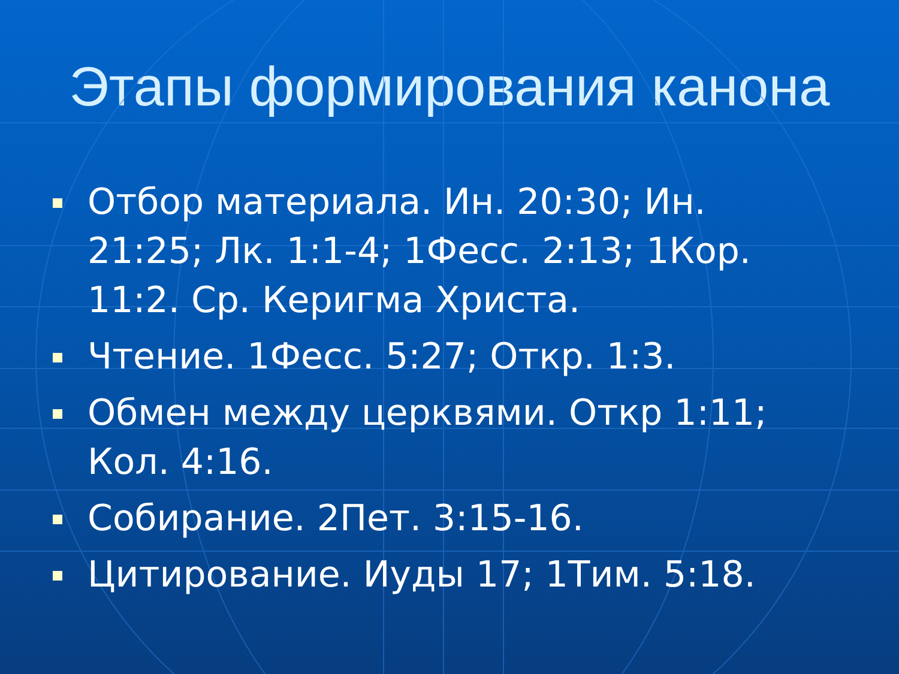Этапы формирования канона
Отбор материала. Ин. 20:30; Ин. 21:25; Лк. 1:1-4; 1Фесс. 2:13; 1Кор. 11:2. Ср. Керигма Христа.
Чтение. 1Фесс. 5:27; Откр. 1:3.
Обмен между церквями. Откр 1:11; Кол. 4:16.
Собирание. 2Пет. 3:15-16.
Цитирование. Иуды 17; 1Тим. 5:18.